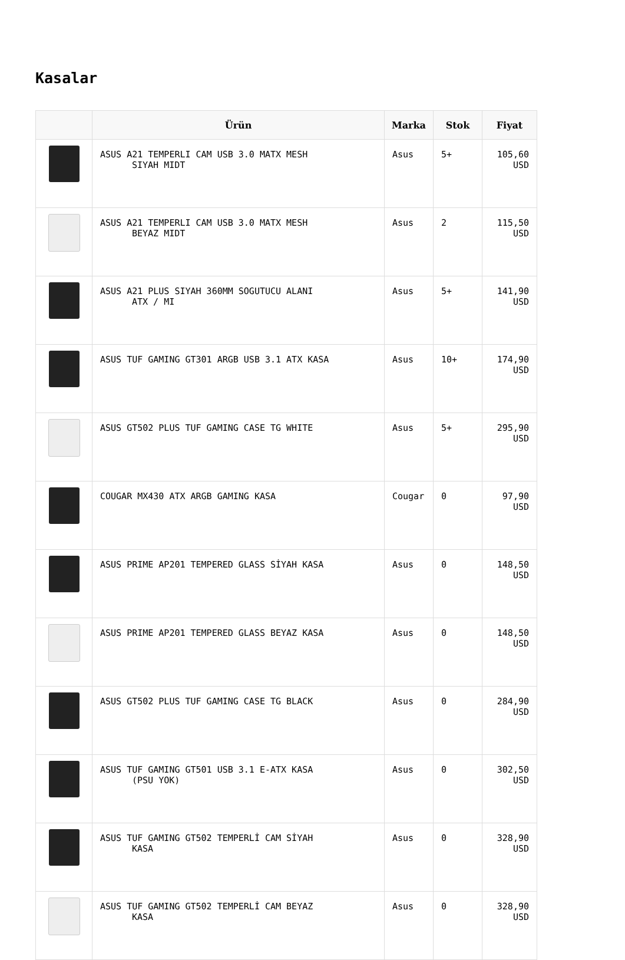Kasalar
| | Ürün | Marka | Stok | Fiyat |
| --- | --- | --- | --- | --- |
| | ASUS A21 TEMPERLI CAM USB 3.0 MATX MESH SIYAH MIDT | Asus | 5+ | 105,60 USD |
| | ASUS A21 TEMPERLI CAM USB 3.0 MATX MESH BEYAZ MIDT | Asus | 2 | 115,50 USD |
| | ASUS A21 PLUS SIYAH 360MM SOGUTUCU ALANI ATX / MI | Asus | 5+ | 141,90 USD |
| | ASUS TUF GAMING GT301 ARGB USB 3.1 ATX KASA | Asus | 10+ | 174,90 USD |
| | ASUS GT502 PLUS TUF GAMING CASE TG WHITE | Asus | 5+ | 295,90 USD |
| | COUGAR MX430 ATX ARGB GAMING KASA | Cougar | 0 | 97,90 USD |
| | ASUS PRIME AP201 TEMPERED GLASS SİYAH KASA | Asus | 0 | 148,50 USD |
| | ASUS PRIME AP201 TEMPERED GLASS BEYAZ KASA | Asus | 0 | 148,50 USD |
| | ASUS GT502 PLUS TUF GAMING CASE TG BLACK | Asus | 0 | 284,90 USD |
| | ASUS TUF GAMING GT501 USB 3.1 E-ATX KASA (PSU YOK) | Asus | 0 | 302,50 USD |
| | ASUS TUF GAMING GT502 TEMPERLİ CAM SİYAH KASA | Asus | 0 | 328,90 USD |
| | ASUS TUF GAMING GT502 TEMPERLİ CAM BEYAZ KASA | Asus | 0 | 328,90 USD |